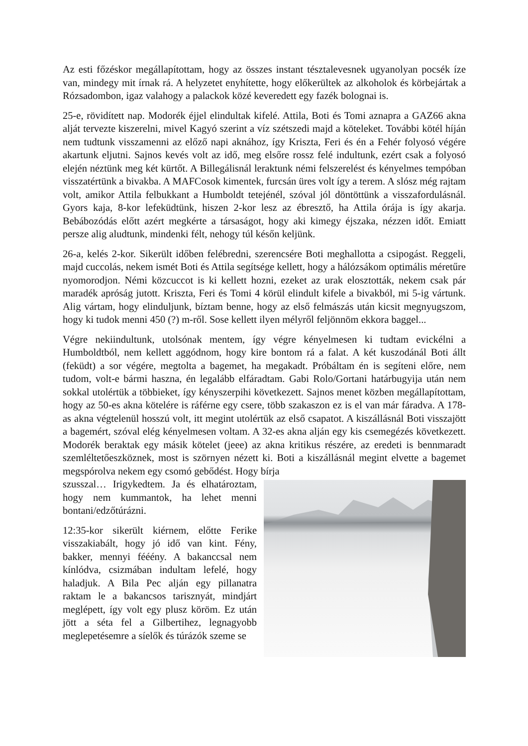Az esti főzéskor megállapítottam, hogy az összes instant tésztalevesnek ugyanolyan pocsék íze van, mindegy mit írnak rá. A helyzetet enyhítette, hogy előkerültek az alkoholok és körbejártak a Rózsadombon, igaz valahogy a palackok közé keveredett egy fazék bolognai is.
25-e, rövidített nap. Modorék éjjel elindultak kifelé. Attila, Boti és Tomi aznapra a GAZ66 akna alját tervezte kiszerelni, mivel Kagyó szerint a víz szétszedi majd a köteleket. További kötél híján nem tudtunk visszamenni az előző napi aknához, így Kriszta, Feri és én a Fehér folyosó végére akartunk eljutni. Sajnos kevés volt az idő, meg elsőre rossz felé indultunk, ezért csak a folyosó elején néztünk meg két kürtőt. A Billegálisnál leraktunk némi felszerelést és kényelmes tempóban visszatértünk a bivakba. A MAFCosok kimentek, furcsán üres volt így a terem. A slósz még rajtam volt, amikor Attila felbukkant a Humboldt tetejénél, szóval jól döntöttünk a visszafordulásnál. Gyors kaja, 8-kor lefeküdtünk, hiszen 2-kor lesz az ébresztő, ha Attila órája is így akarja. Bebábozódás előtt azért megkérte a társaságot, hogy aki kimegy éjszaka, nézzen időt. Emiatt persze alig aludtunk, mindenki félt, nehogy túl későn keljünk.
26-a, kelés 2-kor. Sikerült időben felébredni, szerencsére Boti meghallotta a csipogást. Reggeli, majd cuccolás, nekem ismét Boti és Attila segítsége kellett, hogy a hálózsákom optimális méretűre nyomorodjon. Némi közcuccot is ki kellett hozni, ezeket az urak elosztották, nekem csak pár maradék apróság jutott. Kriszta, Feri és Tomi 4 körül elindult kifele a bivakból, mi 5-ig vártunk. Alig vártam, hogy elinduljunk, bíztam benne, hogy az első felmászás után kicsit megnyugszom, hogy ki tudok menni 450 (?) m-ről. Sose kellett ilyen mélyről feljönnöm ekkora baggel...
Végre nekiindultunk, utolsónak mentem, így végre kényelmesen ki tudtam evickélni a Humboldtból, nem kellett aggódnom, hogy kire bontom rá a falat. A két kuszodánál Boti állt (feküdt) a sor végére, megtolta a bagemet, ha megakadt. Próbáltam én is segíteni előre, nem tudom, volt-e bármi haszna, én legalább elfáradtam. Gabi Rolo/Gortani határbugyija után nem sokkal utolértük a többieket, így kényszerpihi következett. Sajnos menet közben megállapítottam, hogy az 50-es akna kötelére is ráférne egy csere, több szakaszon ez is el van már fáradva. A 178-as akna végtelenül hosszú volt, itt megint utolértük az első csapatot. A kiszállásnál Boti visszajött a bagemért, szóval elég kényelmesen voltam. A 32-es akna alján egy kis csemegézés következett. Modorék beraktak egy másik kötelet (jeee) az akna kritikus részére, az eredeti is bennmaradt szemléltetőeszköznek, most is szörnyen nézett ki. Boti a kiszállásnál megint elvette a bagemet megspórolva nekem egy csomó gebődést. Hogy bírja
szusszal… Irigykedtem. Ja és elhatároztam, hogy nem kummantok, ha lehet menni bontani/edzőtúrázni.
12:35-kor sikerült kiérnem, előtte Ferike visszakiabált, hogy jó idő van kint. Fény, bakker, mennyi fééény. A bakanccsal nem kínlódva, csizmában indultam lefelé, hogy haladjuk. A Bila Pec alján egy pillanatra raktam le a bakancsos tarisznyát, mindjárt meglépett, így volt egy plusz köröm. Ez után jött a séta fel a Gilbertihez, legnagyobb meglepetésemre a síelők és túrázók szeme se